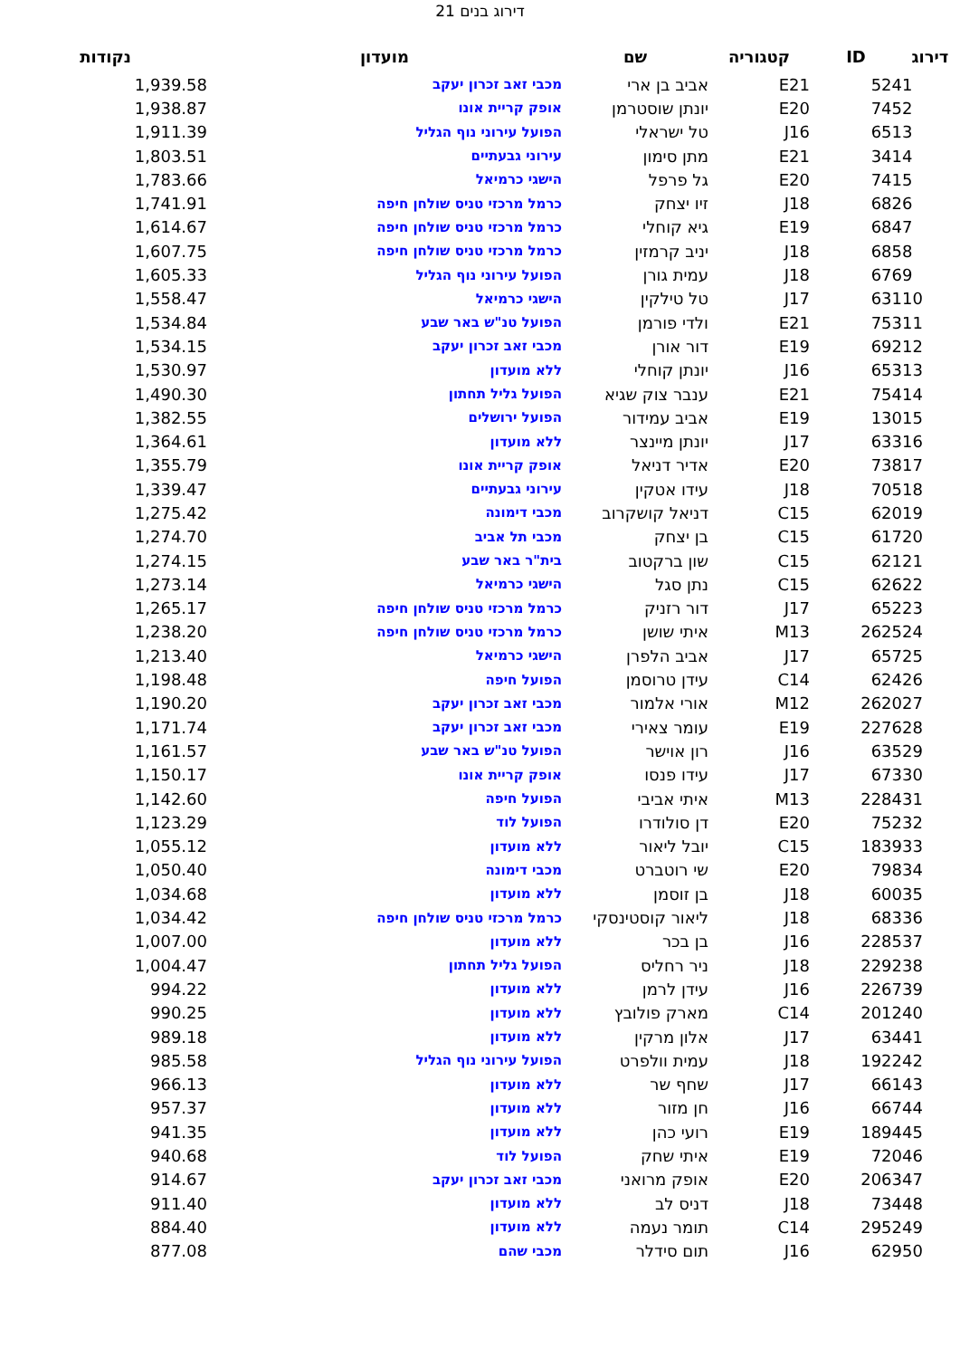דירוג בנים 21
| דירוג | ID | קטגוריה | שם | מועדון | נקודות |
| --- | --- | --- | --- | --- | --- |
| 1 | 524 | E21 | אביב בן ארי | מכבי זאב זכרון יעקב | 1,939.58 |
| 2 | 745 | E20 | יונתן שוסטרמן | אופק קריית אונו | 1,938.87 |
| 3 | 651 | J16 | טל ישראלי | הפועל עירוני נוף הגליל | 1,911.39 |
| 4 | 341 | E21 | מתן סימון | עירוני גבעתיים | 1,803.51 |
| 5 | 741 | E20 | גל פרפל | הישגי כרמיאל | 1,783.66 |
| 6 | 682 | J18 | זיו יצחק | כרמל מרכזי טניס שולחן חיפה | 1,741.91 |
| 7 | 684 | E19 | גיא קוחלי | כרמל מרכזי טניס שולחן חיפה | 1,614.67 |
| 8 | 685 | J18 | יניב קרמזין | כרמל מרכזי טניס שולחן חיפה | 1,607.75 |
| 9 | 676 | J18 | עמית גורן | הפועל עירוני נוף הגליל | 1,605.33 |
| 10 | 631 | J17 | טל טילקין | הישגי כרמיאל | 1,558.47 |
| 11 | 753 | E21 | ולדי פורמן | הפועל טנ"ש באר שבע | 1,534.84 |
| 12 | 692 | E19 | דור אורן | מכבי זאב זכרון יעקב | 1,534.15 |
| 13 | 653 | J16 | יונתן קוחלי | ללא מועדון | 1,530.97 |
| 14 | 754 | E21 | ענבר צוק שגיא | הפועל גליל תחתון | 1,490.30 |
| 15 | 130 | E19 | אביב עמידור | הפועל ירושלים | 1,382.55 |
| 16 | 633 | J17 | יונתן מיינצר | ללא מועדון | 1,364.61 |
| 17 | 738 | E20 | אדיר דניאל | אופק קריית אונו | 1,355.79 |
| 18 | 705 | J18 | עידו אטקין | עירוני גבעתיים | 1,339.47 |
| 19 | 620 | C15 | דניאל קושקרוב | מכבי דימונה | 1,275.42 |
| 20 | 617 | C15 | בן יצחק | מכבי תל אביב | 1,274.70 |
| 21 | 621 | C15 | שון ברקטוב | בית"ר באר שבע | 1,274.15 |
| 22 | 626 | C15 | נתן סגל | הישגי כרמיאל | 1,273.14 |
| 23 | 652 | J17 | דור רזניק | כרמל מרכזי טניס שולחן חיפה | 1,265.17 |
| 24 | 2625 | M13 | איתי שושן | כרמל מרכזי טניס שולחן חיפה | 1,238.20 |
| 25 | 657 | J17 | אביב הלפרן | הישגי כרמיאל | 1,213.40 |
| 26 | 624 | C14 | עידן טרוסמן | הפועל חיפה | 1,198.48 |
| 27 | 2620 | M12 | אורי אלמור | מכבי זאב זכרון יעקב | 1,190.20 |
| 28 | 2276 | E19 | עומר צאירי | מכבי זאב זכרון יעקב | 1,171.74 |
| 29 | 635 | J16 | רון אוישר | הפועל טנ"ש באר שבע | 1,161.57 |
| 30 | 673 | J17 | עידו פנסו | אופק קריית אונו | 1,150.17 |
| 31 | 2284 | M13 | איתי אביבי | הפועל חיפה | 1,142.60 |
| 32 | 752 | E20 | דן סולודרו | הפועל לוד | 1,123.29 |
| 33 | 1839 | C15 | יובל ליאור | ללא מועדון | 1,055.12 |
| 34 | 798 | E20 | שי רוטברט | מכבי דימונה | 1,050.40 |
| 35 | 600 | J18 | בן זוסמן | ללא מועדון | 1,034.68 |
| 36 | 683 | J18 | ליאור קוסטינסקי | כרמל מרכזי טניס שולחן חיפה | 1,034.42 |
| 37 | 2285 | J16 | בן בכר | ללא מועדון | 1,007.00 |
| 38 | 2292 | J18 | ניר רחליס | הפועל גליל תחתון | 1,004.47 |
| 39 | 2267 | J16 | עידן לרמן | ללא מועדון | 994.22 |
| 40 | 2012 | C14 | מארק פולובץ | ללא מועדון | 990.25 |
| 41 | 634 | J17 | אלון מרקין | ללא מועדון | 989.18 |
| 42 | 1922 | J18 | עמית וולפרט | הפועל עירוני נוף הגליל | 985.58 |
| 43 | 661 | J17 | שחף שר | ללא מועדון | 966.13 |
| 44 | 667 | J16 | חן מזור | ללא מועדון | 957.37 |
| 45 | 1894 | E19 | רועי כהן | ללא מועדון | 941.35 |
| 46 | 720 | E19 | איתי שחק | הפועל לוד | 940.68 |
| 47 | 2063 | E20 | אופק מרואני | מכבי זאב זכרון יעקב | 914.67 |
| 48 | 734 | J18 | דניס לב | ללא מועדון | 911.40 |
| 49 | 2952 | C14 | תומר נעמה | ללא מועדון | 884.40 |
| 50 | 629 | J16 | תום סידלר | מכבי שהם | 877.08 |